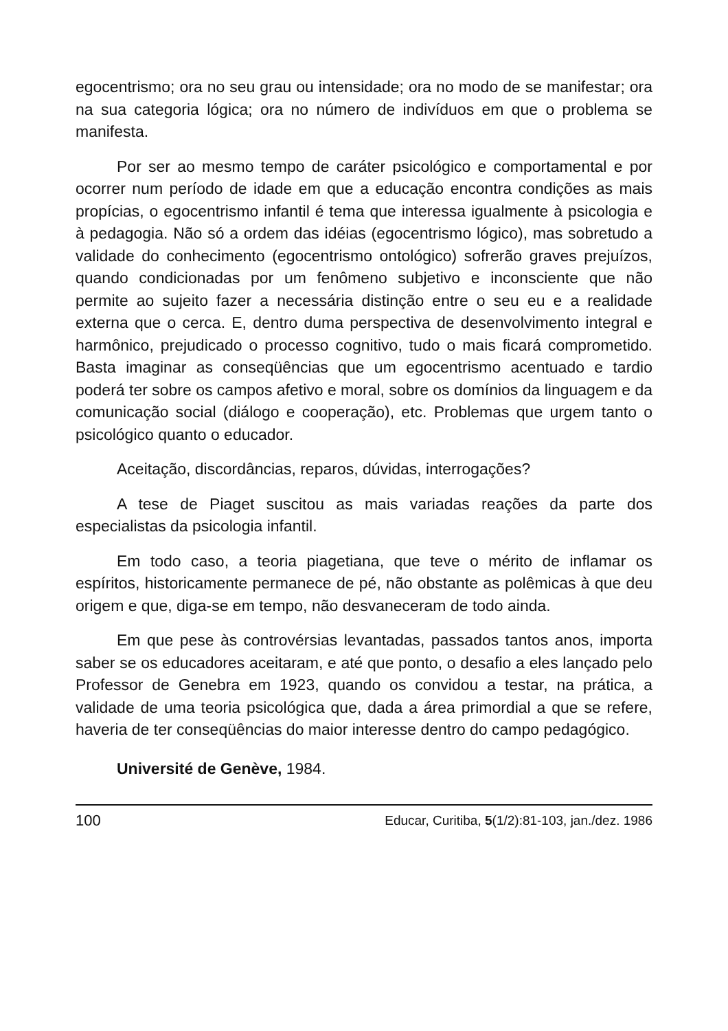egocentrismo; ora no seu grau ou intensidade; ora no modo de se manifestar; ora na sua categoria lógica; ora no número de indivíduos em que o problema se manifesta.
Por ser ao mesmo tempo de caráter psicológico e comportamental e por ocorrer num período de idade em que a educação encontra condições as mais propícias, o egocentrismo infantil é tema que interessa igualmente à psicologia e à pedagogia. Não só a ordem das idéias (egocentrismo lógico), mas sobretudo a validade do conhecimento (egocentrismo ontológico) sofrerão graves prejuízos, quando condicionadas por um fenômeno subjetivo e inconsciente que não permite ao sujeito fazer a necessária distinção entre o seu eu e a realidade externa que o cerca. E, dentro duma perspectiva de desenvolvimento integral e harmônico, prejudicado o processo cognitivo, tudo o mais ficará comprometido. Basta imaginar as conseqüências que um egocentrismo acentuado e tardio poderá ter sobre os campos afetivo e moral, sobre os domínios da linguagem e da comunicação social (diálogo e cooperação), etc. Problemas que urgem tanto o psicológico quanto o educador.
Aceitação, discordâncias, reparos, dúvidas, interrogações?
A tese de Piaget suscitou as mais variadas reações da parte dos especialistas da psicologia infantil.
Em todo caso, a teoria piagetiana, que teve o mérito de inflamar os espíritos, historicamente permanece de pé, não obstante as polêmicas à que deu origem e que, diga-se em tempo, não desvaneceram de todo ainda.
Em que pese às controvérsias levantadas, passados tantos anos, importa saber se os educadores aceitaram, e até que ponto, o desafio a eles lançado pelo Professor de Genebra em 1923, quando os convidou a testar, na prática, a validade de uma teoria psicológica que, dada a área primordial a que se refere, haveria de ter conseqüências do maior interesse dentro do campo pedagógico.
Université de Genève, 1984.
100 Educar, Curitiba, 5(1/2):81-103, jan./dez. 1986